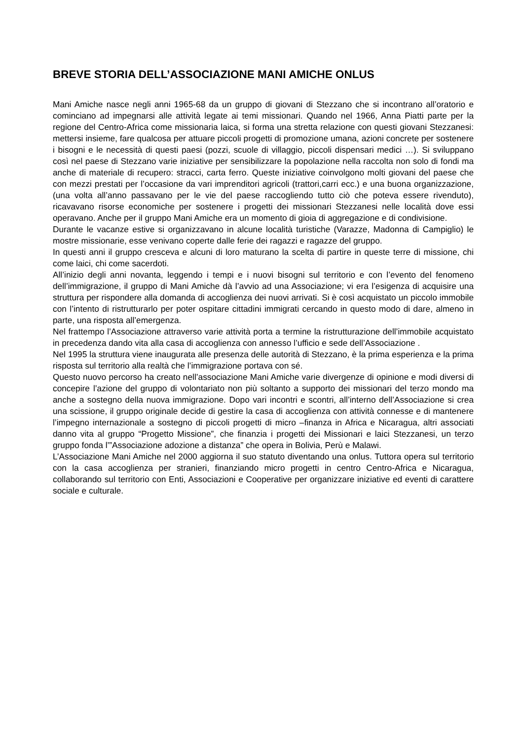BREVE STORIA DELL’ASSOCIAZIONE MANI AMICHE ONLUS
Mani Amiche nasce negli anni 1965-68 da un gruppo di giovani di Stezzano che si incontrano all’oratorio e cominciano ad impegnarsi alle attività legate ai temi missionari. Quando nel 1966, Anna Piatti parte per la regione del Centro-Africa come missionaria laica, si forma una stretta relazione con questi giovani Stezzanesi: mettersi insieme, fare qualcosa per attuare piccoli progetti di promozione umana, azioni concrete per sostenere i bisogni e le necessità di questi paesi (pozzi, scuole di villaggio, piccoli dispensari medici …). Si sviluppano così nel paese di Stezzano varie iniziative per sensibilizzare la popolazione nella raccolta non solo di fondi ma anche di materiale di recupero: stracci, carta ferro. Queste iniziative coinvolgono molti giovani del paese che con mezzi prestati per l’occasione da vari imprenditori agricoli (trattori,carri ecc.) e una buona organizzazione, (una volta all’anno passavano per le vie del paese raccogliendo tutto ciò che poteva essere rivenduto), ricavavano risorse economiche per sostenere i progetti dei missionari Stezzanesi nelle località dove essi operavano. Anche per il gruppo Mani Amiche era un momento di gioia di aggregazione e di condivisione.
Durante le vacanze estive si organizzavano in alcune località turistiche (Varazze, Madonna di Campiglio) le mostre missionarie, esse venivano coperte dalle ferie dei ragazzi e ragazze del gruppo.
In questi anni il gruppo cresceva e alcuni di loro maturano la scelta di partire in queste terre di missione, chi come laici, chi come sacerdoti.
All’inizio degli anni novanta, leggendo i tempi e i nuovi bisogni sul territorio e con l’evento del fenomeno dell’immigrazione, il gruppo di Mani Amiche dà l’avvio ad una Associazione; vi era l’esigenza di acquisire una struttura per rispondere alla domanda di accoglienza dei nuovi arrivati. Si è così acquistato un piccolo immobile con l’intento di ristrutturarlo per poter ospitare cittadini immigrati cercando in questo modo di dare, almeno in parte, una risposta all’emergenza.
Nel frattempo l’Associazione attraverso varie attività porta a termine la ristrutturazione dell’immobile acquistato in precedenza dando vita alla casa di accoglienza con annesso l’ufficio e sede dell’Associazione .
Nel 1995 la struttura viene inaugurata alle presenza delle autorità di Stezzano, è la prima esperienza e la prima risposta sul territorio alla realtà che l’immigrazione portava con sé.
Questo nuovo percorso ha creato nell’associazione Mani Amiche varie divergenze di opinione e modi diversi di concepire l’azione del gruppo di volontariato non più soltanto a supporto dei missionari del terzo mondo ma anche a sostegno della nuova immigrazione. Dopo vari incontri e scontri, all’interno dell’Associazione si crea una scissione, il gruppo originale decide di gestire la casa di accoglienza con attività connesse e di mantenere l’impegno internazionale a sostegno di piccoli progetti di micro –finanza in Africa e Nicaragua, altri associati danno vita al gruppo “Progetto Missione”, che finanzia i progetti dei Missionari e laici Stezzanesi, un terzo gruppo fonda l’”Associazione adozione a distanza” che opera in Bolivia, Perù e Malawi.
L’Associazione Mani Amiche nel 2000 aggiorna il suo statuto diventando una onlus. Tuttora opera sul territorio con la casa accoglienza per stranieri, finanziando micro progetti in centro Centro-Africa e Nicaragua, collaborando sul territorio con Enti, Associazioni e Cooperative per organizzare iniziative ed eventi di carattere sociale e culturale.